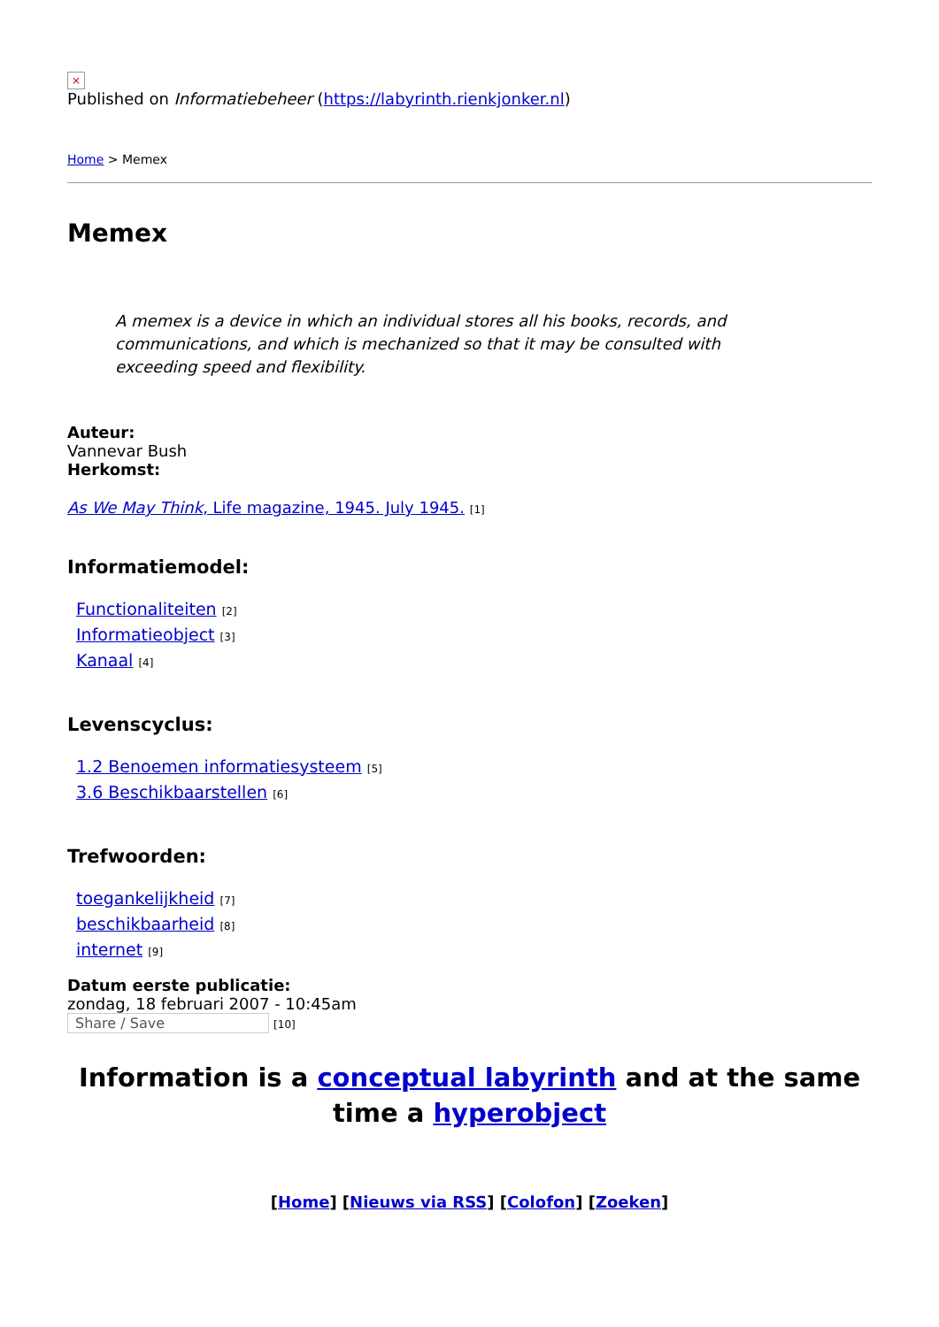×
Published on Informatiebeheer (https://labyrinth.rienkjonker.nl)
Home > Memex
Memex
A memex is a device in which an individual stores all his books, records, and communications, and which is mechanized so that it may be consulted with exceeding speed and flexibility.
Auteur:
Vannevar Bush
Herkomst:
As We May Think, Life magazine, 1945. July 1945. [1]
Informatiemodel:
Functionaliteiten [2]
Informatieobject [3]
Kanaal [4]
Levenscyclus:
1.2 Benoemen informatiesysteem [5]
3.6 Beschikbaarstellen [6]
Trefwoorden:
toegankelijkheid [7]
beschikbaarheid [8]
internet [9]
Datum eerste publicatie:
zondag, 18 februari 2007 - 10:45am
Share / Save [10]
Information is a conceptual labyrinth and at the same time a hyperobject
[Home] [Nieuws via RSS] [Colofon] [Zoeken]